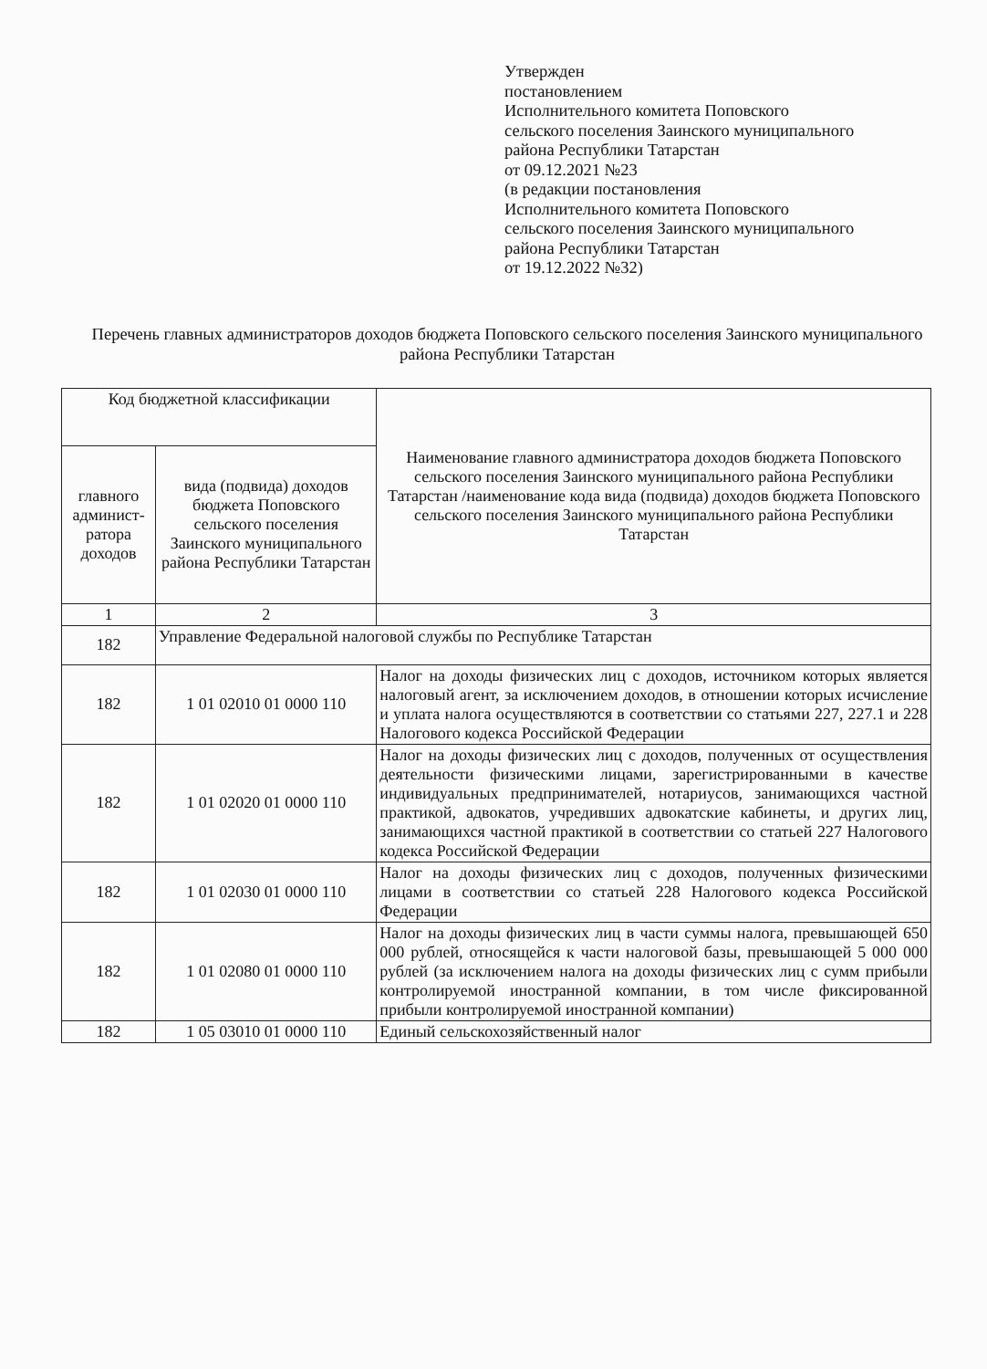Утвержден
постановлением
Исполнительного комитета Поповского
сельского поселения Заинского муниципального
района Республики Татарстан
от 09.12.2021 №23
(в редакции постановления
Исполнительного комитета Поповского
сельского поселения Заинского муниципального
района Республики Татарстан
от 19.12.2022 №32)
Перечень главных администраторов доходов бюджета Поповского сельского поселения Заинского муниципального района Республики Татарстан
| Код бюджетной классификации | | Наименование главного администратора доходов бюджета Поповского сельского поселения Заинского муниципального района Республики Татарстан /наименование кода вида (подвида) доходов бюджета Поповского сельского поселения Заинского муниципального района Республики Татарстан |
| --- | --- | --- |
| главного админист-ратора доходов | вида (подвида) доходов бюджета Поповского сельского поселения Заинского муниципального района Республики Татарстан | |
| 1 | 2 | 3 |
| 182 | Управление Федеральной налоговой службы по Республике Татарстан | |
| 182 | 1 01 02010 01 0000 110 | Налог на доходы физических лиц с доходов, источником которых является налоговый агент, за исключением доходов, в отношении которых исчисление и уплата налога осуществляются в соответствии со статьями 227, 227.1 и 228 Налогового кодекса Российской Федерации |
| 182 | 1 01 02020 01 0000 110 | Налог на доходы физических лиц с доходов, полученных от осуществления деятельности физическими лицами, зарегистрированными в качестве индивидуальных предпринимателей, нотариусов, занимающихся частной практикой, адвокатов, учредивших адвокатские кабинеты, и других лиц, занимающихся частной практикой в соответствии со статьей 227 Налогового кодекса Российской Федерации |
| 182 | 1 01 02030 01 0000 110 | Налог на доходы физических лиц с доходов, полученных физическими лицами в соответствии со статьей 228 Налогового кодекса Российской Федерации |
| 182 | 1 01 02080 01 0000 110 | Налог на доходы физических лиц в части суммы налога, превышающей 650 000 рублей, относящейся к части налоговой базы, превышающей 5 000 000 рублей (за исключением налога на доходы физических лиц с сумм прибыли контролируемой иностранной компании, в том числе фиксированной прибыли контролируемой иностранной компании) |
| 182 | 1 05 03010 01 0000 110 | Единый сельскохозяйственный налог |